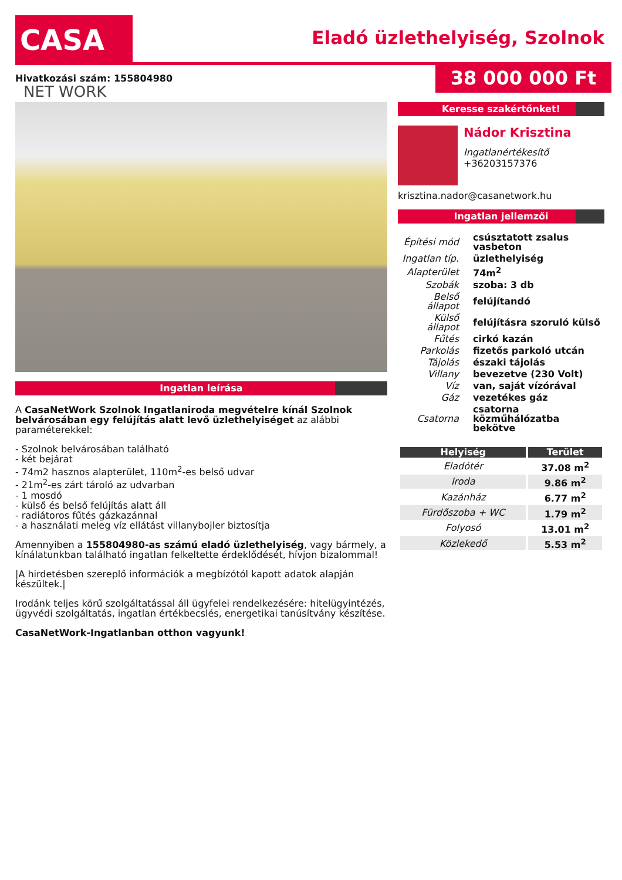CASA NET WORK
Eladó üzlethelyiség, Szolnok
Hivatkozási szám: 155804980 38 000 000 Ft
Ingatlan leírása
A CasaNetWork Szolnok Ingatlaniroda megvételre kínál Szolnok belvárosában egy felújítás alatt levő üzlethelyiséget az alábbi paraméterekkel:
- Szolnok belvárosában található
- két bejárat
- 74m2 hasznos alapterület, 110m<sup>2</sup>-es belső udvar
- 21m<sup>2</sup>-es zárt tároló az udvarban
- 1 mosdó
- külső és belső felújítás alatt áll
- radiátoros fűtés gázkazánnal
- a használati meleg víz ellátást villanybojler biztosítja
Amennyiben a 155804980-as számú eladó üzlethelyiség, vagy bármely, a kínálatunkban található ingatlan felkeltette érdeklődését, hívjon bizalommal!
|A hirdetésben szereplő információk a megbízótól kapott adatok alapján készültek.|
Irodánk teljes körű szolgáltatással áll ügyfelei rendelkezésére: hitelügyintézés, ügyvédi szolgáltatás, ingatlan értékbecslés, energetikai tanúsítvány készítése.
CasaNetWork-Ingatlanban otthon vagyunk!
Keresse szakértőnket!
Nádor Krisztina
Ingatlanértékesítő
+36203157376
krisztina.nador@casanetwork.hu
Ingatlan jellemzői
| Építési mód | csúsztatott zsalus vasbeton |
| Ingatlan típ. | üzlethelyiség |
| Alapterület | 74m<sup>2</sup> |
| Szobák | szoba: 3 db |
| Belső állapot | felújítandó |
| Külső állapot | felújításra szoruló külső |
| Fűtés | cirkó kazán |
| Parkolás | fizetős parkoló utcán |
| Tájolás | északi tájolás |
| Villany | bevezetve (230 Volt) |
| Víz | van, saját vízórával |
| Gáz | vezetékes gáz |
| Csatorna | csatorna közműhálózatba bekötve |
| Helyiség | Terület |
| --- | --- |
| Eladótér | 37.08 m<sup>2</sup> |
| Iroda | 9.86 m<sup>2</sup> |
| Kazánház | 6.77 m<sup>2</sup> |
| Fürdőszoba + WC | 1.79 m<sup>2</sup> |
| Folyosó | 13.01 m<sup>2</sup> |
| Közlekedő | 5.53 m<sup>2</sup> |